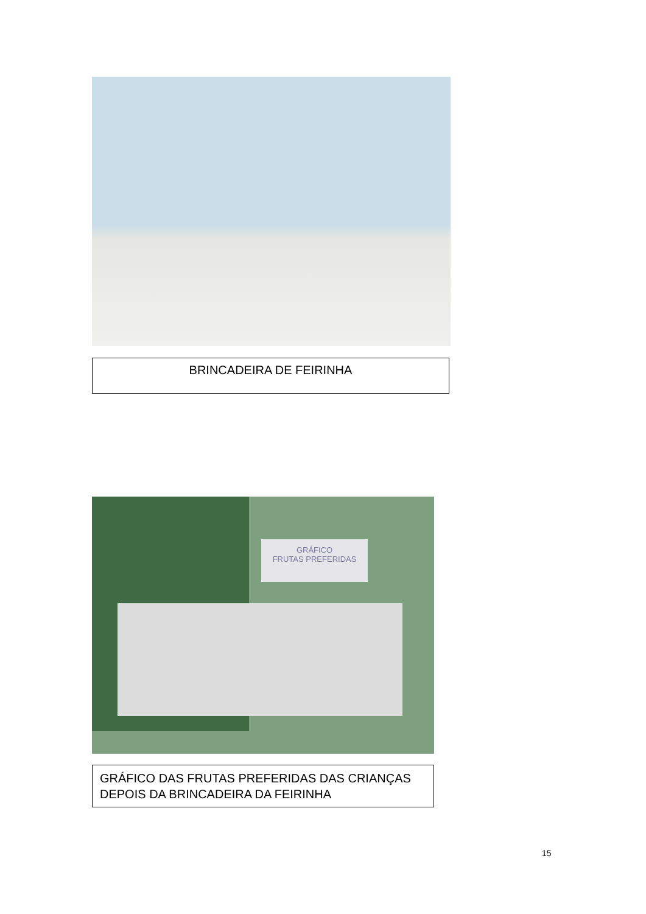BRINCADEIRA DE FEIRINHA
GRÁFICO
FRUTAS PREFERIDAS
GRÁFICO DAS FRUTAS PREFERIDAS DAS CRIANÇAS DEPOIS DA BRINCADEIRA DA FEIRINHA
15